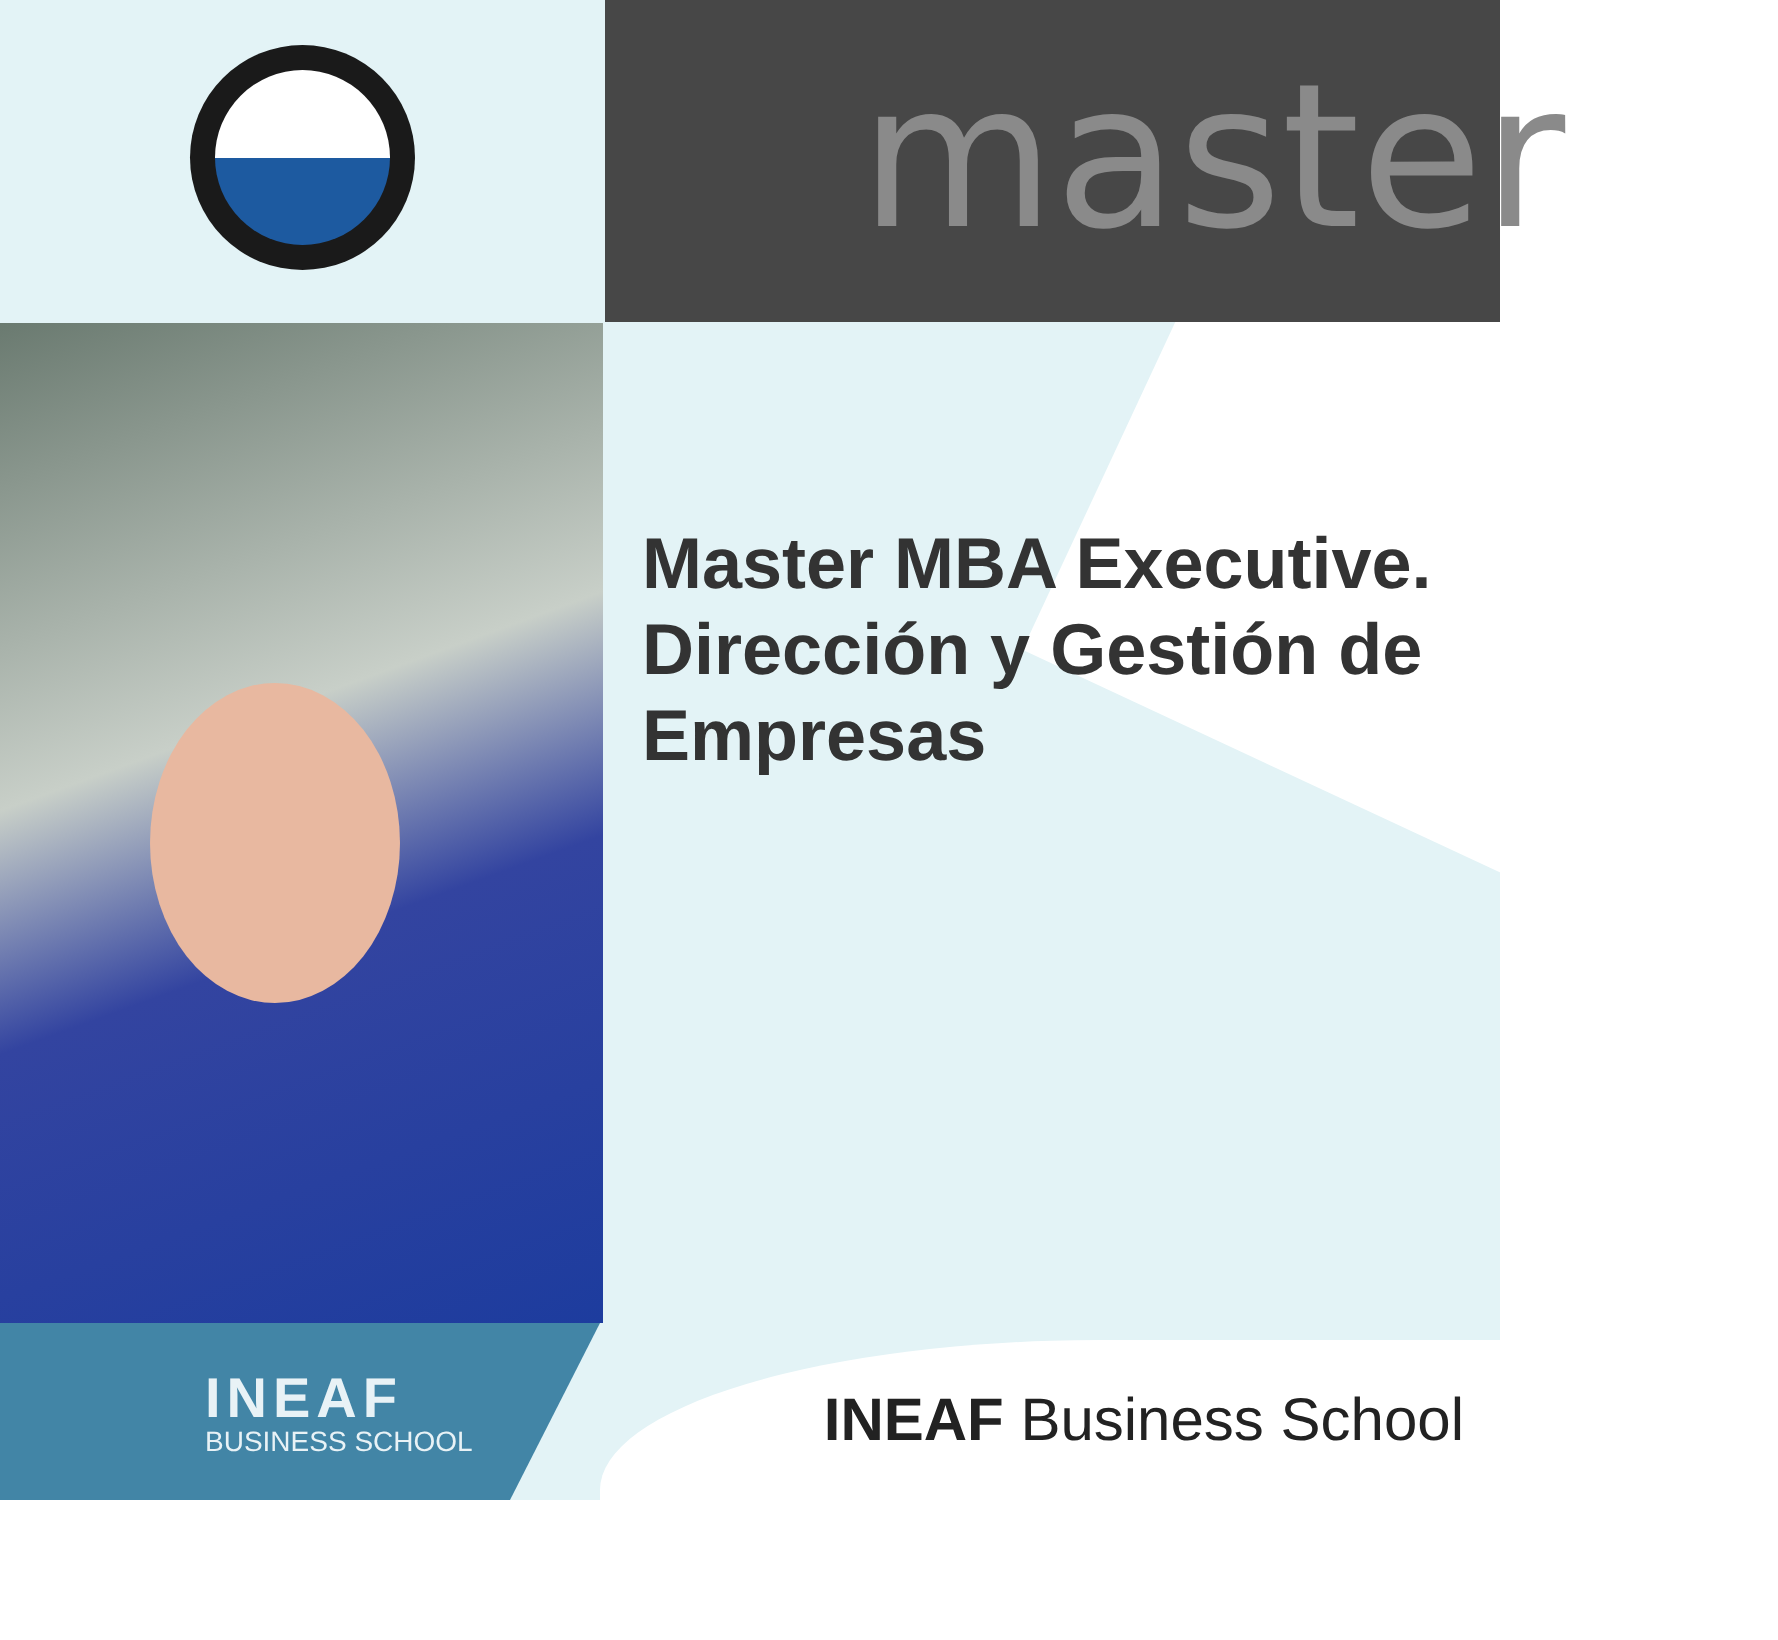master
Master MBA Executive. Dirección y Gestión de Empresas
INEAF
BUSINESS SCHOOL
INEAF Business School